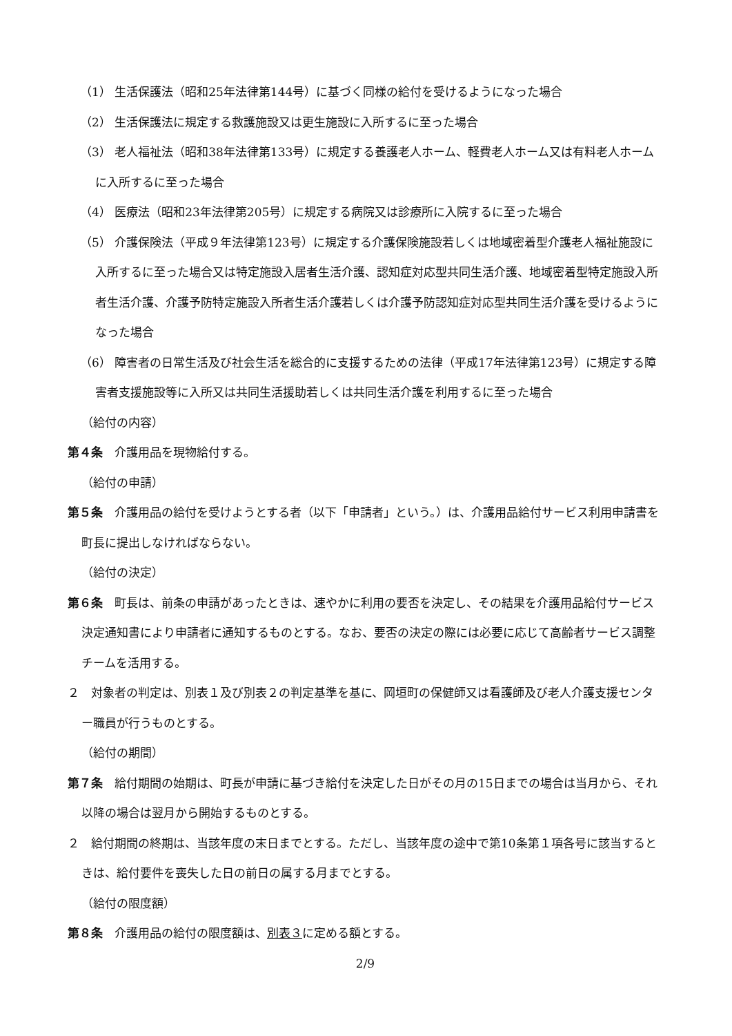（1） 生活保護法（昭和25年法律第144号）に基づく同様の給付を受けるようになった場合
（2） 生活保護法に規定する救護施設又は更生施設に入所するに至った場合
（3） 老人福祉法（昭和38年法律第133号）に規定する養護老人ホーム、軽費老人ホーム又は有料老人ホームに入所するに至った場合
（4） 医療法（昭和23年法律第205号）に規定する病院又は診療所に入院するに至った場合
（5） 介護保険法（平成９年法律第123号）に規定する介護保険施設若しくは地域密着型介護老人福祉施設に入所するに至った場合又は特定施設入居者生活介護、認知症対応型共同生活介護、地域密着型特定施設入所者生活介護、介護予防特定施設入所者生活介護若しくは介護予防認知症対応型共同生活介護を受けるようになった場合
（6） 障害者の日常生活及び社会生活を総合的に支援するための法律（平成17年法律第123号）に規定する障害者支援施設等に入所又は共同生活援助若しくは共同生活介護を利用するに至った場合
（給付の内容）
第４条　介護用品を現物給付する。
（給付の申請）
第５条　介護用品の給付を受けようとする者（以下「申請者」という。）は、介護用品給付サービス利用申請書を町長に提出しなければならない。
（給付の決定）
第６条　町長は、前条の申請があったときは、速やかに利用の要否を決定し、その結果を介護用品給付サービス決定通知書により申請者に通知するものとする。なお、要否の決定の際には必要に応じて高齢者サービス調整チームを活用する。
２　対象者の判定は、別表１及び別表２の判定基準を基に、岡垣町の保健師又は看護師及び老人介護支援センター職員が行うものとする。
（給付の期間）
第７条　給付期間の始期は、町長が申請に基づき給付を決定した日がその月の15日までの場合は当月から、それ以降の場合は翌月から開始するものとする。
２　給付期間の終期は、当該年度の末日までとする。ただし、当該年度の途中で第10条第１項各号に該当するときは、給付要件を喪失した日の前日の属する月までとする。
（給付の限度額）
第８条　介護用品の給付の限度額は、別表３に定める額とする。
2/9